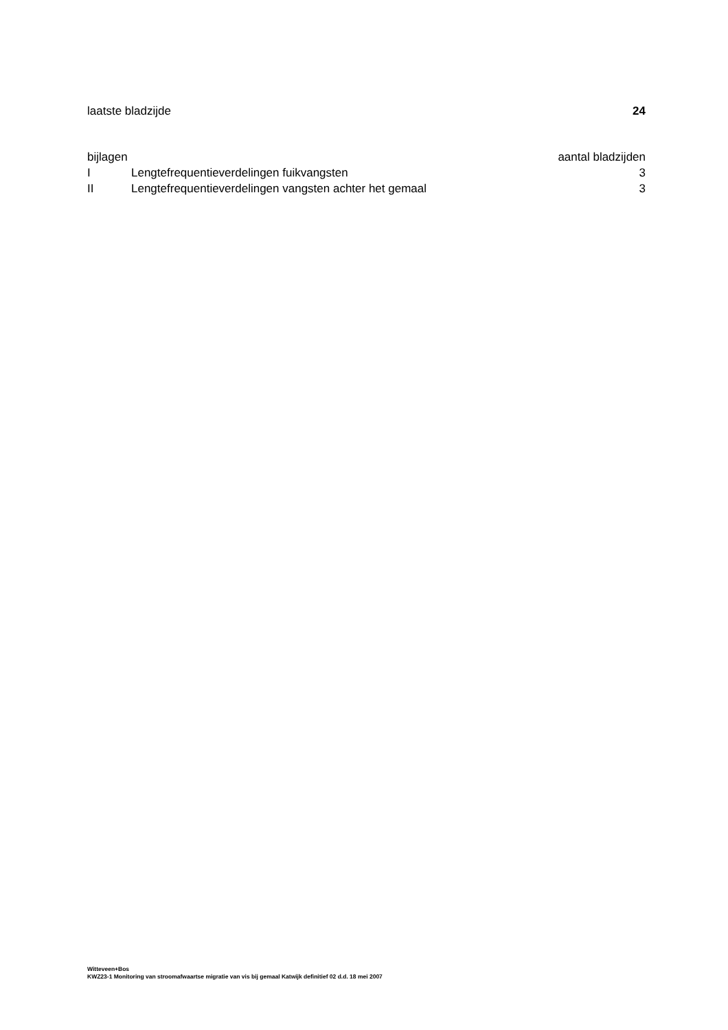laatste bladzijde 24
bijlagen aantal bladzijden
I Lengtefrequentieverdelingen fuikvangsten 3
II Lengtefrequentieverdelingen vangsten achter het gemaal 3
Witteveen+Bos
KWZ23-1 Monitoring van stroomafwaartse migratie van vis bij gemaal Katwijk definitief 02 d.d. 18 mei 2007